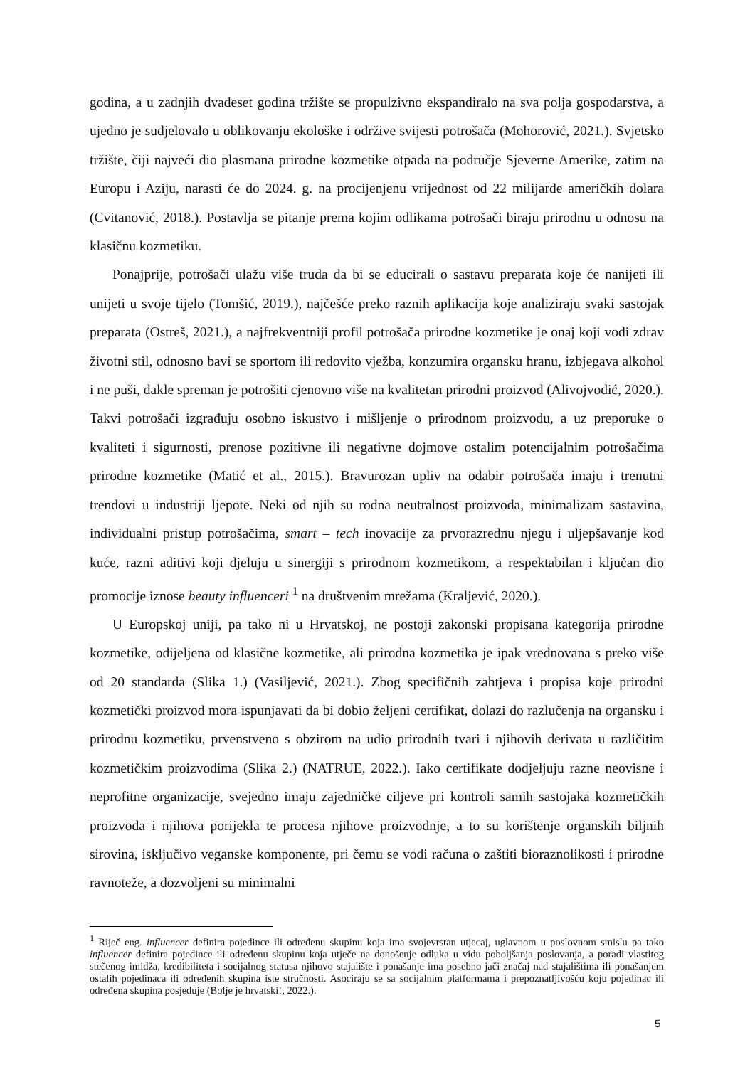godina, a u zadnjih dvadeset godina tržište se propulzivno ekspandiralo na sva polja gospodarstva, a ujedno je sudjelovalo u oblikovanju ekološke i održive svijesti potrošača (Mohorović, 2021.). Svjetsko tržište, čiji najveći dio plasmana prirodne kozmetike otpada na područje Sjeverne Amerike, zatim na Europu i Aziju, narasti će do 2024. g. na procijenjenu vrijednost od 22 milijarde američkih dolara (Cvitanović, 2018.). Postavlja se pitanje prema kojim odlikama potrošači biraju prirodnu u odnosu na klasičnu kozmetiku.
Ponajprije, potrošači ulažu više truda da bi se educirali o sastavu preparata koje će nanijeti ili unijeti u svoje tijelo (Tomšić, 2019.), najčešće preko raznih aplikacija koje analiziraju svaki sastojak preparata (Ostreš, 2021.), a najfrekventniji profil potrošača prirodne kozmetike je onaj koji vodi zdrav životni stil, odnosno bavi se sportom ili redovito vježba, konzumira organsku hranu, izbjegava alkohol i ne puši, dakle spreman je potrošiti cjenovno više na kvalitetan prirodni proizvod (Alivojvodić, 2020.). Takvi potrošači izgrađuju osobno iskustvo i mišljenje o prirodnom proizvodu, a uz preporuke o kvaliteti i sigurnosti, prenose pozitivne ili negativne dojmove ostalim potencijalnim potrošačima prirodne kozmetike (Matić et al., 2015.). Bravurozan upliv na odabir potrošača imaju i trenutni trendovi u industriji ljepote. Neki od njih su rodna neutralnost proizvoda, minimalizam sastavina, individualni pristup potrošačima, smart – tech inovacije za prvorazrednu njegu i uljepšavanje kod kuće, razni aditivi koji djeluju u sinergiji s prirodnom kozmetikom, a respektabilan i ključan dio promocije iznose beauty influenceri <sup>1</sup> na društvenim mrežama (Kraljević, 2020.).
U Europskoj uniji, pa tako ni u Hrvatskoj, ne postoji zakonski propisana kategorija prirodne kozmetike, odijeljena od klasične kozmetike, ali prirodna kozmetika je ipak vrednovana s preko više od 20 standarda (Slika 1.) (Vasiljević, 2021.). Zbog specifičnih zahtjeva i propisa koje prirodni kozmetički proizvod mora ispunjavati da bi dobio željeni certifikat, dolazi do razlučenja na organsku i prirodnu kozmetiku, prvenstveno s obzirom na udio prirodnih tvari i njihovih derivata u različitim kozmetičkim proizvodima (Slika 2.) (NATRUE, 2022.). Iako certifikate dodjeljuju razne neovisne i neprofitne organizacije, svejedno imaju zajedničke ciljeve pri kontroli samih sastojaka kozmetičkih proizvoda i njihova porijekla te procesa njihove proizvodnje, a to su korištenje organskih biljnih sirovina, isključivo veganske komponente, pri čemu se vodi računa o zaštiti bioraznolikosti i prirodne ravnoteže, a dozvoljeni su minimalni
<sup>1</sup> Riječ eng. influencer definira pojedince ili određenu skupinu koja ima svojevrstan utjecaj, uglavnom u poslovnom smislu pa tako influencer definira pojedince ili određenu skupinu koja utječe na donošenje odluka u vidu poboljšanja poslovanja, a poradi vlastitog stečenog imidža, kredibiliteta i socijalnog statusa njihovo stajalište i ponašanje ima posebno jači značaj nad stajalištima ili ponašanjem ostalih pojedinaca ili određenih skupina iste stručnosti. Asociraju se sa socijalnim platformama i prepoznatljivošću koju pojedinac ili određena skupina posjeduje (Bolje je hrvatski!, 2022.).
5